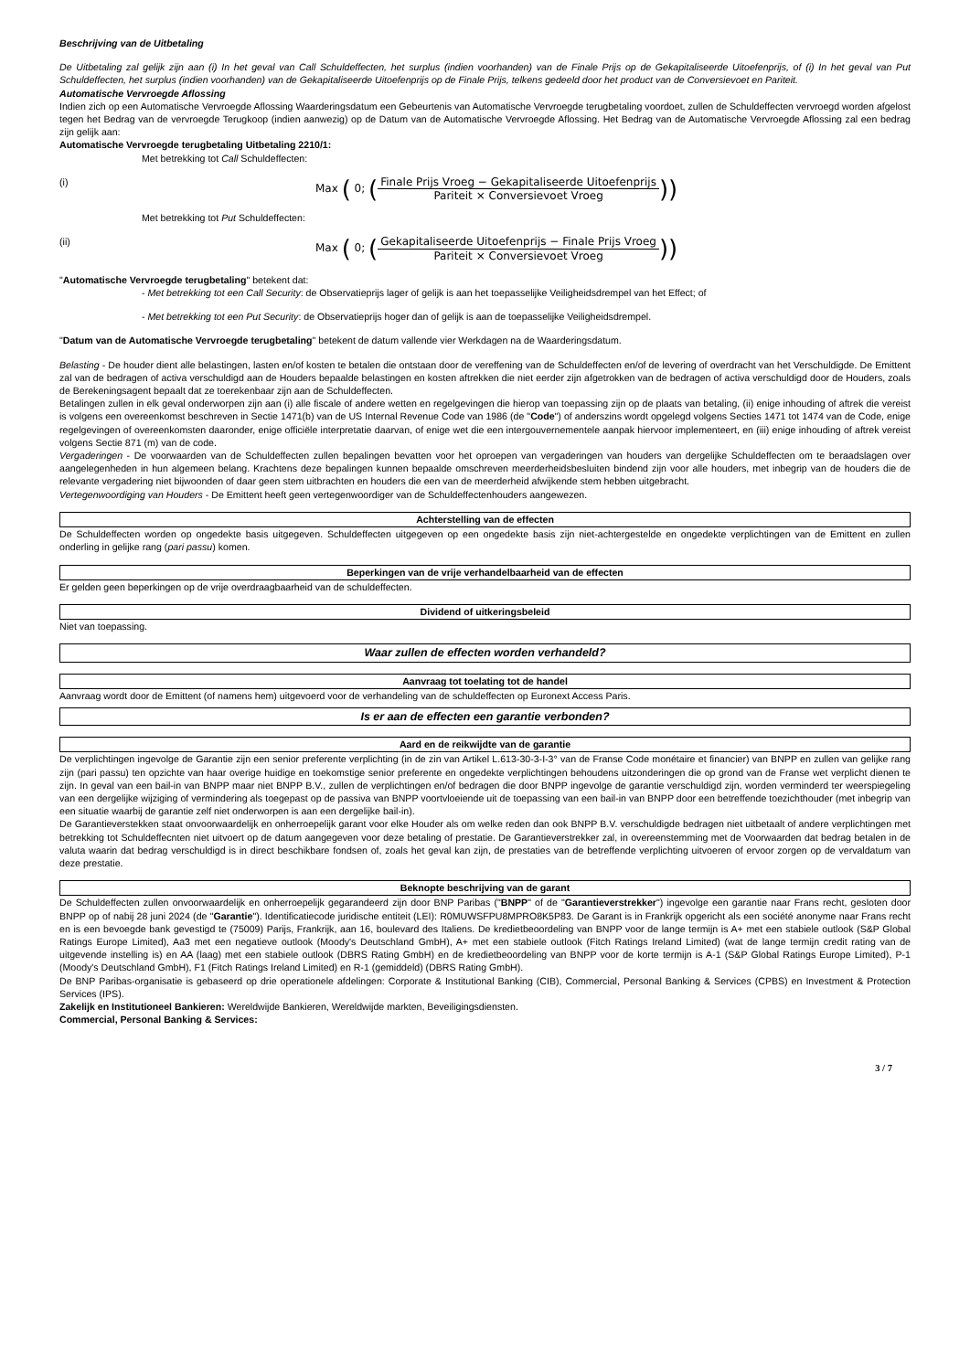Beschrijving van de Uitbetaling
De Uitbetaling zal gelijk zijn aan (i) In het geval van Call Schuldeffecten, het surplus (indien voorhanden) van de Finale Prijs op de Gekapitaliseerde Uitoefenprijs, of (i) In het geval van Put Schuldeffecten, het surplus (indien voorhanden) van de Gekapitaliseerde Uitoefenprijs op de Finale Prijs, telkens gedeeld door het product van de Conversievoet en Pariteit.
Automatische Vervroegde Aflossing
Indien zich op een Automatische Vervroegde Aflossing Waarderingsdatum een Gebeurtenis van Automatische Vervroegde terugbetaling voordoet, zullen de Schuldeffecten vervroegd worden afgelost tegen het Bedrag van de vervroegde Terugkoop (indien aanwezig) op de Datum van de Automatische Vervroegde Aflossing. Het Bedrag van de Automatische Vervroegde Aflossing zal een bedrag zijn gelijk aan:
Automatische Vervroegde terugbetaling Uitbetaling 2210/1:
Met betrekking tot Call Schuldeffecten:
(i) Max ( 0; (Finale Prijs Vroeg − Gekapitaliseerde Uitoefenprijs Pariteit × Conversievoet Vroeg))
Met betrekking tot Put Schuldeffecten:
(ii) Max ( 0; (Gekapitaliseerde Uitoefenprijs − Finale Prijs Vroeg Pariteit × Conversievoet Vroeg))
"Automatische Vervroegde terugbetaling" betekent dat:
- Met betrekking tot een Call Security: de Observatieprijs lager of gelijk is aan het toepasselijke Veiligheidsdrempel van het Effect; of
- Met betrekking tot een Put Security: de Observatieprijs hoger dan of gelijk is aan de toepasselijke Veiligheidsdrempel.
"Datum van de Automatische Vervroegde terugbetaling" betekent de datum vallende vier Werkdagen na de Waarderingsdatum.
Belasting - De houder dient alle belastingen, lasten en/of kosten te betalen die ontstaan door de vereffening van de Schuldeffecten en/of de levering of overdracht van het Verschuldigde. De Emittent zal van de bedragen of activa verschuldigd aan de Houders bepaalde belastingen en kosten aftrekken die niet eerder zijn afgetrokken van de bedragen of activa verschuldigd door de Houders, zoals de Berekeningsagent bepaalt dat ze toerekenbaar zijn aan de Schuldeffecten.
Betalingen zullen in elk geval onderworpen zijn aan (i) alle fiscale of andere wetten en regelgevingen die hierop van toepassing zijn op de plaats van betaling, (ii) enige inhouding of aftrek die vereist is volgens een overeenkomst beschreven in Sectie 1471(b) van de US Internal Revenue Code van 1986 (de "Code") of anderszins wordt opgelegd volgens Secties 1471 tot 1474 van de Code, enige regelgevingen of overeenkomsten daaronder, enige officiële interpretatie daarvan, of enige wet die een intergouvernementele aanpak hiervoor implementeert, en (iii) enige inhouding of aftrek vereist volgens Sectie 871 (m) van de code.
Vergaderingen - De voorwaarden van de Schuldeffecten zullen bepalingen bevatten voor het oproepen van vergaderingen van houders van dergelijke Schuldeffecten om te beraadslagen over aangelegenheden in hun algemeen belang. Krachtens deze bepalingen kunnen bepaalde omschreven meerderheidsbesluiten bindend zijn voor alle houders, met inbegrip van de houders die de relevante vergadering niet bijwoonden of daar geen stem uitbrachten en houders die een van de meerderheid afwijkende stem hebben uitgebracht.
Vertegenwoordiging van Houders - De Emittent heeft geen vertegenwoordiger van de Schuldeffectenhouders aangewezen.
Achterstelling van de effecten
De Schuldeffecten worden op ongedekte basis uitgegeven. Schuldeffecten uitgegeven op een ongedekte basis zijn niet-achtergestelde en ongedekte verplichtingen van de Emittent en zullen onderling in gelijke rang (pari passu) komen.
Beperkingen van de vrije verhandelbaarheid van de effecten
Er gelden geen beperkingen op de vrije overdraagbaarheid van de schuldeffecten.
Dividend of uitkeringsbeleid
Niet van toepassing.
Waar zullen de effecten worden verhandeld?
Aanvraag tot toelating tot de handel
Aanvraag wordt door de Emittent (of namens hem) uitgevoerd voor de verhandeling van de schuldeffecten op Euronext Access Paris.
Is er aan de effecten een garantie verbonden?
Aard en de reikwijdte van de garantie
De verplichtingen ingevolge de Garantie zijn een senior preferente verplichting (in de zin van Artikel L.613-30-3-I-3° van de Franse Code monétaire et financier) van BNPP en zullen van gelijke rang zijn (pari passu) ten opzichte van haar overige huidige en toekomstige senior preferente en ongedekte verplichtingen behoudens uitzonderingen die op grond van de Franse wet verplicht dienen te zijn. In geval van een bail-in van BNPP maar niet BNPP B.V., zullen de verplichtingen en/of bedragen die door BNPP ingevolge de garantie verschuldigd zijn, worden verminderd ter weerspiegeling van een dergelijke wijziging of vermindering als toegepast op de passiva van BNPP voortvloeiende uit de toepassing van een bail-in van BNPP door een betreffende toezichthouder (met inbegrip van een situatie waarbij de garantie zelf niet onderworpen is aan een dergelijke bail-in).
De Garantieverstekken staat onvoorwaardelijk en onherroepelijk garant voor elke Houder als om welke reden dan ook BNPP B.V. verschuldigde bedragen niet uitbetaalt of andere verplichtingen met betrekking tot Schuldeffecnten niet uitvoert op de datum aangegeven voor deze betaling of prestatie. De Garantieverstrekker zal, in overeenstemming met de Voorwaarden dat bedrag betalen in de valuta waarin dat bedrag verschuldigd is in direct beschikbare fondsen of, zoals het geval kan zijn, de prestaties van de betreffende verplichting uitvoeren of ervoor zorgen op de vervaldatum van deze prestatie.
Beknopte beschrijving van de garant
De Schuldeffecten zullen onvoorwaardelijk en onherroepelijk gegarandeerd zijn door BNP Paribas ("BNPP" of de "Garantieverstrekker") ingevolge een garantie naar Frans recht, gesloten door BNPP op of nabij 28 juni 2024 (de "Garantie"). Identificatiecode juridische entiteit (LEI): R0MUWSFPU8MPRO8K5P83. De Garant is in Frankrijk opgericht als een société anonyme naar Frans recht en is een bevoegde bank gevestigd te (75009) Parijs, Frankrijk, aan 16, boulevard des Italiens. De kredietbeoordeling van BNPP voor de lange termijn is A+ met een stabiele outlook (S&P Global Ratings Europe Limited), Aa3 met een negatieve outlook (Moody's Deutschland GmbH), A+ met een stabiele outlook (Fitch Ratings Ireland Limited) (wat de lange termijn credit rating van de uitgevende instelling is) en AA (laag) met een stabiele outlook (DBRS Rating GmbH) en de kredietbeoordeling van BNPP voor de korte termijn is A-1 (S&P Global Ratings Europe Limited), P-1 (Moody's Deutschland GmbH), F1 (Fitch Ratings Ireland Limited) en R-1 (gemiddeld) (DBRS Rating GmbH).
De BNP Paribas-organisatie is gebaseerd op drie operationele afdelingen: Corporate & Institutional Banking (CIB), Commercial, Personal Banking & Services (CPBS) en Investment & Protection Services (IPS).
Zakelijk en Institutioneel Bankieren: Wereldwijde Bankieren, Wereldwijde markten, Beveiligingsdiensten.
Commercial, Personal Banking & Services:
3 / 7